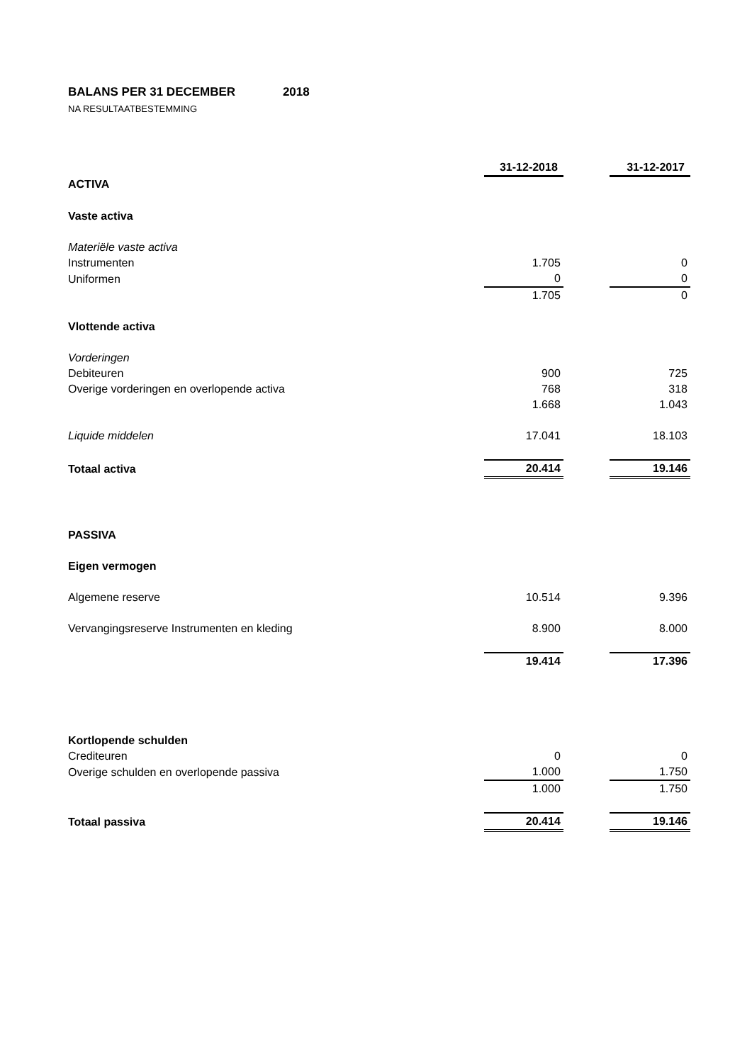BALANS PER 31 DECEMBER 2018
NA RESULTAATBESTEMMING
| | 31-12-2018 | | 31-12-2017 |
| ACTIVA | | | |
| Vaste activa | | | |
| Materiële vaste activa | | | |
| Instrumenten | 1.705 | | 0 |
| Uniformen | 0 | | 0 |
| | 1.705 | | 0 |
| Vlottende activa | | | |
| Vorderingen | | | |
| Debiteuren | 900 | | 725 |
| Overige vorderingen en overlopende activa | 768 | | 318 |
| | 1.668 | | 1.043 |
| Liquide middelen | 17.041 | | 18.103 |
| Totaal activa | 20.414 | | 19.146 |
| PASSIVA | | | |
| Eigen vermogen | | | |
| Algemene reserve | 10.514 | | 9.396 |
| Vervangingsreserve Instrumenten en kleding | 8.900 | | 8.000 |
| | 19.414 | | 17.396 |
| Kortlopende schulden | | | |
| Crediteuren | 0 | | 0 |
| Overige schulden en overlopende passiva | 1.000 | | 1.750 |
| | 1.000 | | 1.750 |
| Totaal passiva | 20.414 | | 19.146 |